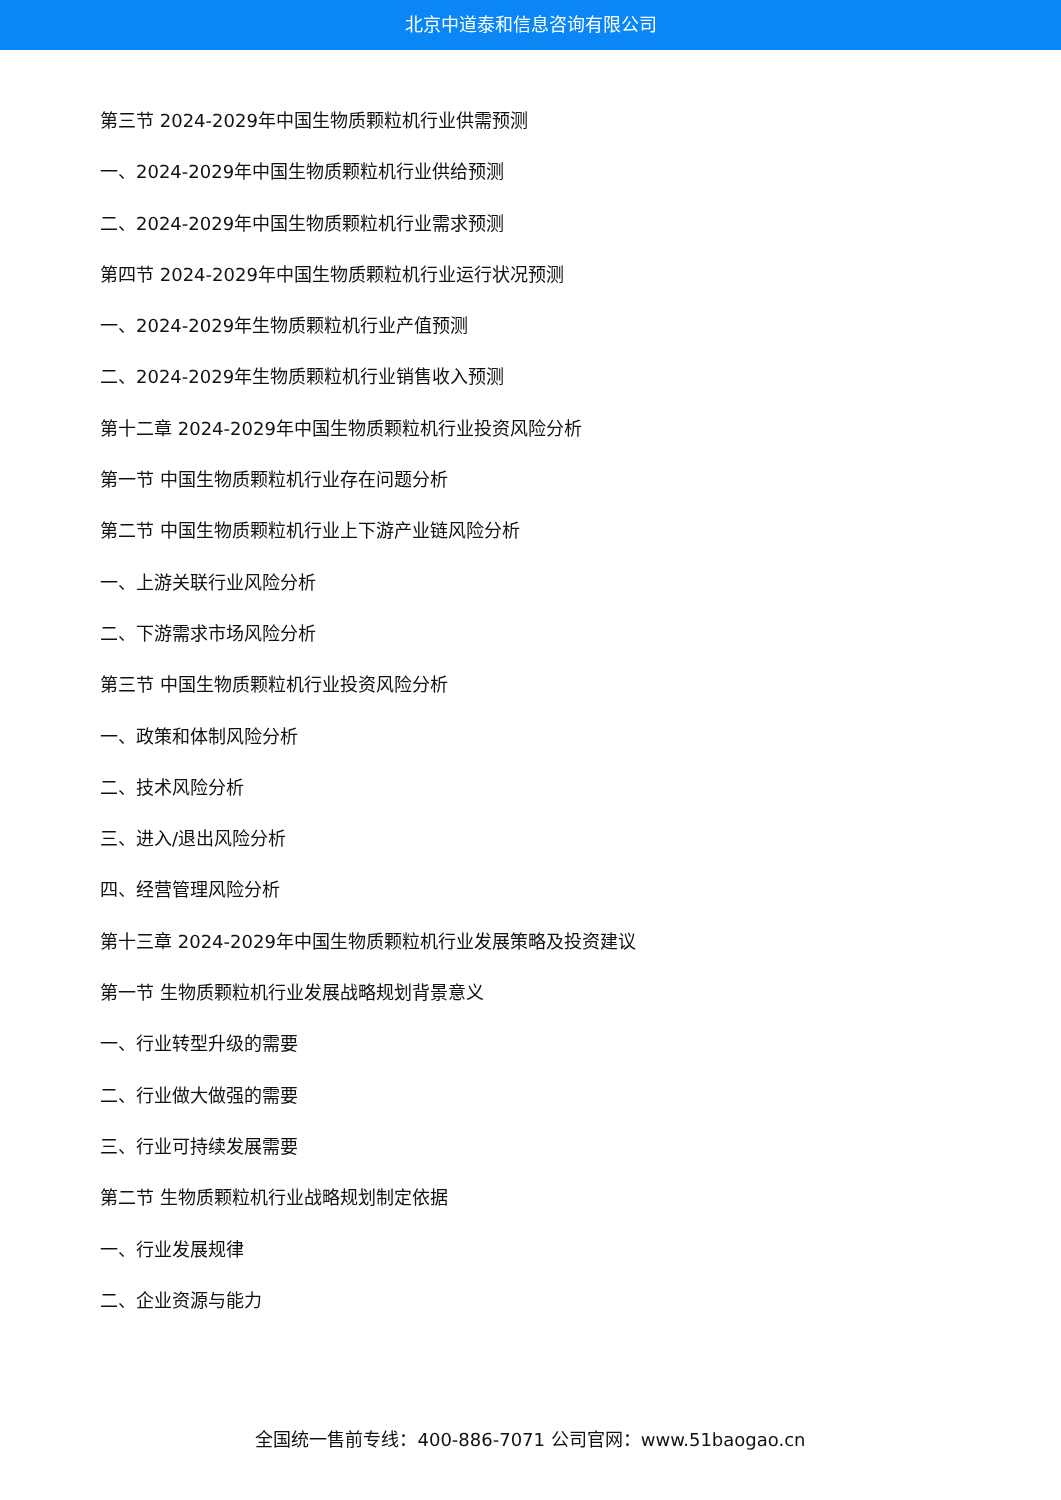北京中道泰和信息咨询有限公司
第三节 2024-2029年中国生物质颗粒机行业供需预测
一、2024-2029年中国生物质颗粒机行业供给预测
二、2024-2029年中国生物质颗粒机行业需求预测
第四节 2024-2029年中国生物质颗粒机行业运行状况预测
一、2024-2029年生物质颗粒机行业产值预测
二、2024-2029年生物质颗粒机行业销售收入预测
第十二章 2024-2029年中国生物质颗粒机行业投资风险分析
第一节 中国生物质颗粒机行业存在问题分析
第二节 中国生物质颗粒机行业上下游产业链风险分析
一、上游关联行业风险分析
二、下游需求市场风险分析
第三节 中国生物质颗粒机行业投资风险分析
一、政策和体制风险分析
二、技术风险分析
三、进入/退出风险分析
四、经营管理风险分析
第十三章 2024-2029年中国生物质颗粒机行业发展策略及投资建议
第一节 生物质颗粒机行业发展战略规划背景意义
一、行业转型升级的需要
二、行业做大做强的需要
三、行业可持续发展需要
第二节 生物质颗粒机行业战略规划制定依据
一、行业发展规律
二、企业资源与能力
全国统一售前专线：400-886-7071 公司官网：www.51baogao.cn